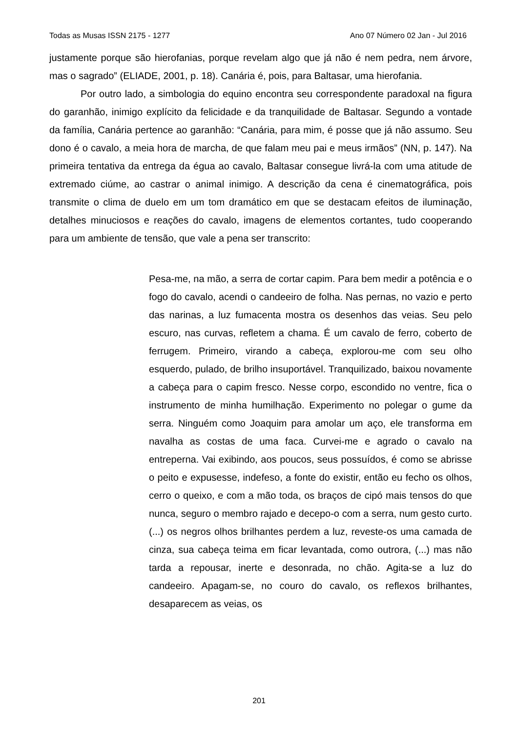Todas as Musas ISSN 2175 - 1277 Ano 07 Número 02 Jan - Jul 2016
justamente porque são hierofanias, porque revelam algo que já não é nem pedra, nem árvore, mas o sagrado” (ELIADE, 2001, p. 18). Canária é, pois, para Baltasar, uma hierofania.
Por outro lado, a simbologia do equino encontra seu correspondente paradoxal na figura do garanhão, inimigo explícito da felicidade e da tranquilidade de Baltasar. Segundo a vontade da família, Canária pertence ao garanhão: “Canária, para mim, é posse que já não assumo. Seu dono é o cavalo, a meia hora de marcha, de que falam meu pai e meus irmãos” (NN, p. 147). Na primeira tentativa da entrega da égua ao cavalo, Baltasar consegue livrá-la com uma atitude de extremado ciúme, ao castrar o animal inimigo. A descrição da cena é cinematográfica, pois transmite o clima de duelo em um tom dramático em que se destacam efeitos de iluminação, detalhes minuciosos e reações do cavalo, imagens de elementos cortantes, tudo cooperando para um ambiente de tensão, que vale a pena ser transcrito:
Pesa-me, na mão, a serra de cortar capim. Para bem medir a potência e o fogo do cavalo, acendi o candeeiro de folha. Nas pernas, no vazio e perto das narinas, a luz fumacenta mostra os desenhos das veias. Seu pelo escuro, nas curvas, refletem a chama. É um cavalo de ferro, coberto de ferrugem. Primeiro, virando a cabeça, explorou-me com seu olho esquerdo, pulado, de brilho insuportável. Tranquilizado, baixou novamente a cabeça para o capim fresco. Nesse corpo, escondido no ventre, fica o instrumento de minha humilhação. Experimento no polegar o gume da serra. Ninguém como Joaquim para amolar um aço, ele transforma em navalha as costas de uma faca. Curvei-me e agrado o cavalo na entreperna. Vai exibindo, aos poucos, seus possuídos, é como se abrisse o peito e expusesse, indefeso, a fonte do existir, então eu fecho os olhos, cerro o queixo, e com a mão toda, os braços de cipó mais tensos do que nunca, seguro o membro rajado e decepo-o com a serra, num gesto curto. (...) os negros olhos brilhantes perdem a luz, reveste-os uma camada de cinza, sua cabeça teima em ficar levantada, como outrora, (...) mas não tarda a repousar, inerte e desonrada, no chão. Agita-se a luz do candeeiro. Apagam-se, no couro do cavalo, os reflexos brilhantes, desaparecem as veias, os
201